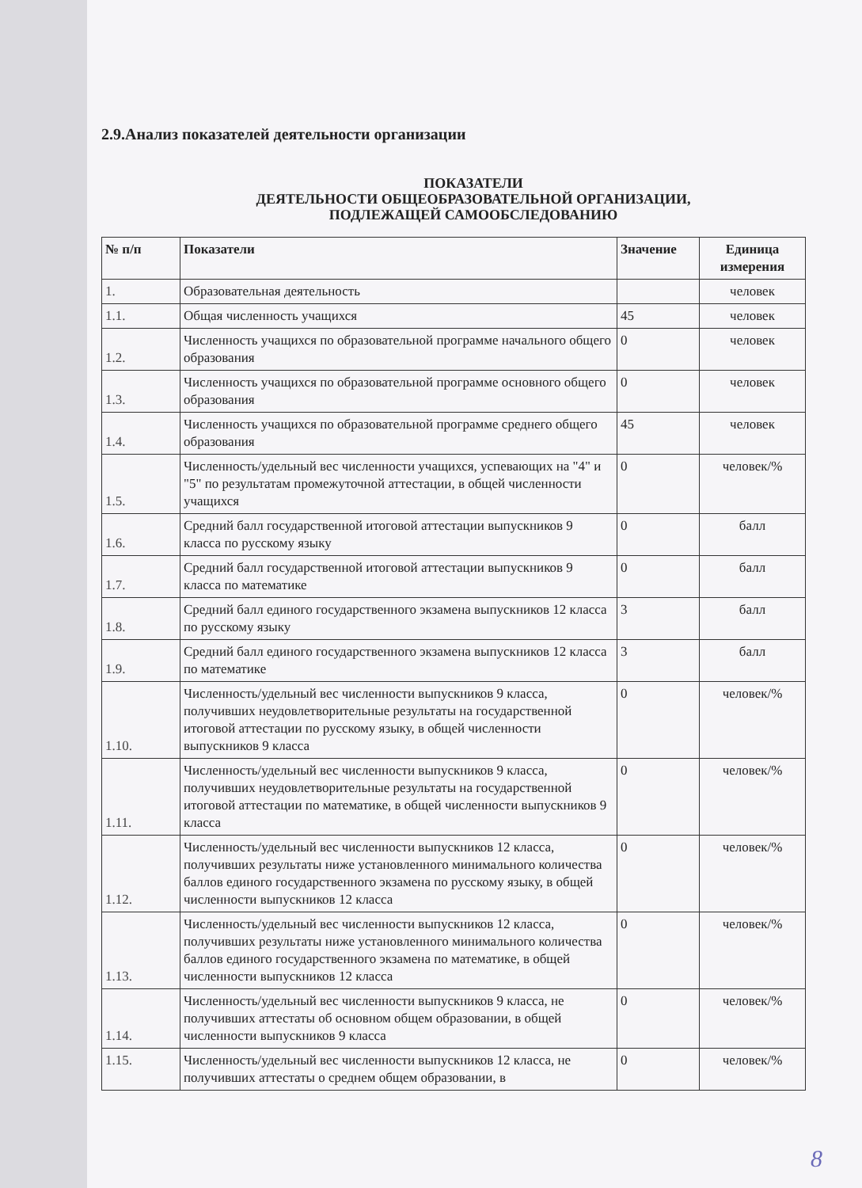2.9.Анализ показателей деятельности организации
ПОКАЗАТЕЛИ
ДЕЯТЕЛЬНОСТИ ОБЩЕОБРАЗОВАТЕЛЬНОЙ ОРГАНИЗАЦИИ,
ПОДЛЕЖАЩЕЙ САМООБСЛЕДОВАНИЮ
| № п/п | Показатели | Значение | Единица измерения |
| --- | --- | --- | --- |
| 1. | Образовательная деятельность | | человек |
| 1.1. | Общая численность учащихся | 45 | человек |
| 1.2. | Численность учащихся по образовательной программе начального общего образования | 0 | человек |
| 1.3. | Численность учащихся по образовательной программе основного общего образования | 0 | человек |
| 1.4. | Численность учащихся по образовательной программе среднего общего образования | 45 | человек |
| 1.5. | Численность/удельный вес численности учащихся, успевающих на "4" и "5" по результатам промежуточной аттестации, в общей численности учащихся | 0 | человек/% |
| 1.6. | Средний балл государственной итоговой аттестации выпускников 9 класса по русскому языку | 0 | балл |
| 1.7. | Средний балл государственной итоговой аттестации выпускников 9 класса по математике | 0 | балл |
| 1.8. | Средний балл единого государственного экзамена выпускников 12 класса по русскому языку | 3 | балл |
| 1.9. | Средний балл единого государственного экзамена выпускников 12 класса по математике | 3 | балл |
| 1.10. | Численность/удельный вес численности выпускников 9 класса, получивших неудовлетворительные результаты на государственной итоговой аттестации по русскому языку, в общей численности выпускников 9 класса | 0 | человек/% |
| 1.11. | Численность/удельный вес численности выпускников 9 класса, получивших неудовлетворительные результаты на государственной итоговой аттестации по математике, в общей численности выпускников 9 класса | 0 | человек/% |
| 1.12. | Численность/удельный вес численности выпускников 12 класса, получивших результаты ниже установленного минимального количества баллов единого государственного экзамена по русскому языку, в общей численности выпускников 12 класса | 0 | человек/% |
| 1.13. | Численность/удельный вес численности выпускников 12 класса, получивших результаты ниже установленного минимального количества баллов единого государственного экзамена по математике, в общей численности выпускников 12 класса | 0 | человек/% |
| 1.14. | Численность/удельный вес численности выпускников 9 класса, не получивших аттестаты об основном общем образовании, в общей численности выпускников 9 класса | 0 | человек/% |
| 1.15. | Численность/удельный вес численности выпускников 12 класса, не получивших аттестаты о среднем общем образовании, в | 0 | человек/% |
8